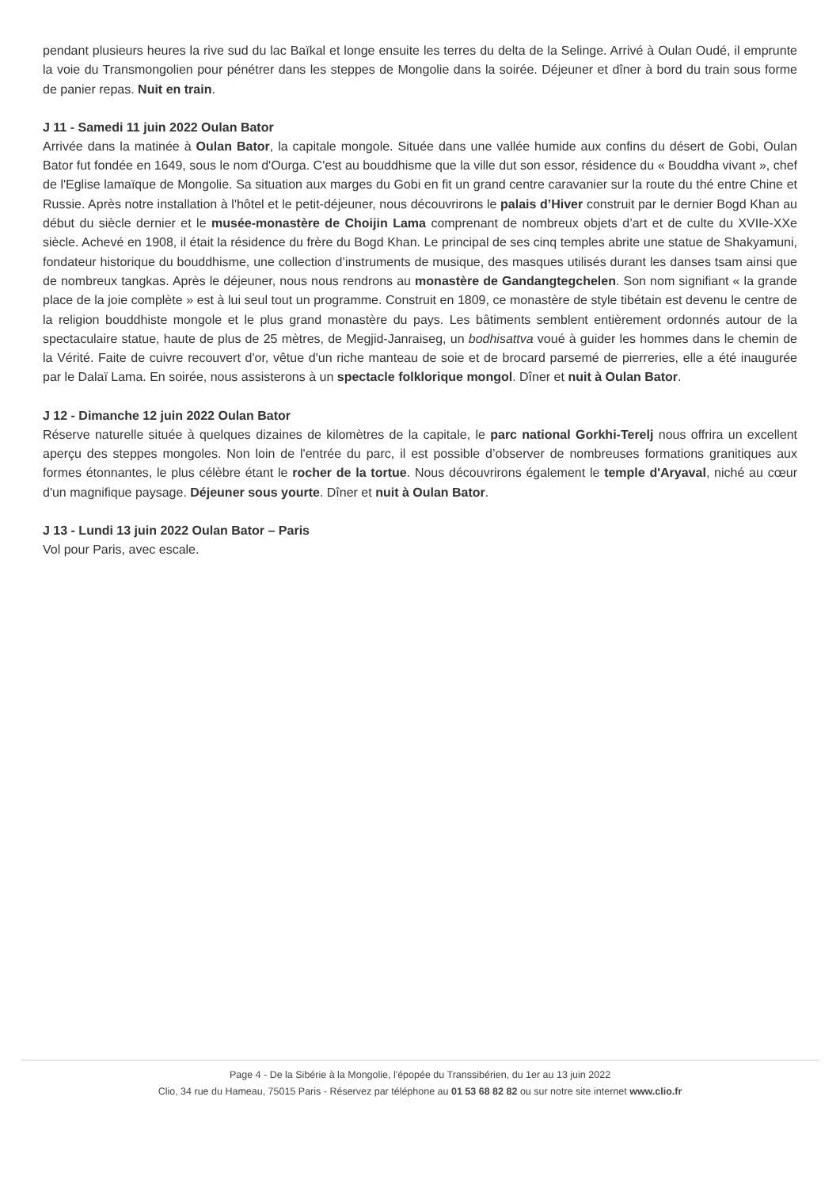pendant plusieurs heures la rive sud du lac Baïkal et longe ensuite les terres du delta de la Selinge. Arrivé à Oulan Oudé, il emprunte la voie du Transmongolien pour pénétrer dans les steppes de Mongolie dans la soirée. Déjeuner et dîner à bord du train sous forme de panier repas. Nuit en train.
J 11 - Samedi 11 juin 2022 Oulan Bator
Arrivée dans la matinée à Oulan Bator, la capitale mongole. Située dans une vallée humide aux confins du désert de Gobi, Oulan Bator fut fondée en 1649, sous le nom d'Ourga. C'est au bouddhisme que la ville dut son essor, résidence du « Bouddha vivant », chef de l'Eglise lamaïque de Mongolie. Sa situation aux marges du Gobi en fit un grand centre caravanier sur la route du thé entre Chine et Russie. Après notre installation à l'hôtel et le petit-déjeuner, nous découvrirons le palais d’Hiver construit par le dernier Bogd Khan au début du siècle dernier et le musée-monastère de Choijin Lama comprenant de nombreux objets d’art et de culte du XVIIe-XXe siècle. Achevé en 1908, il était la résidence du frère du Bogd Khan. Le principal de ses cinq temples abrite une statue de Shakyamuni, fondateur historique du bouddhisme, une collection d’instruments de musique, des masques utilisés durant les danses tsam ainsi que de nombreux tangkas. Après le déjeuner, nous nous rendrons au monastère de Gandangtegchelen. Son nom signifiant « la grande place de la joie complète » est à lui seul tout un programme. Construit en 1809, ce monastère de style tibétain est devenu le centre de la religion bouddhiste mongole et le plus grand monastère du pays. Les bâtiments semblent entièrement ordonnés autour de la spectaculaire statue, haute de plus de 25 mètres, de Megjid-Janraiseg, un bodhisattva voué à guider les hommes dans le chemin de la Vérité. Faite de cuivre recouvert d'or, vêtue d'un riche manteau de soie et de brocard parsemé de pierreries, elle a été inaugurée par le Dalaï Lama. En soirée, nous assisterons à un spectacle folklorique mongol. Dîner et nuit à Oulan Bator.
J 12 - Dimanche 12 juin 2022 Oulan Bator
Réserve naturelle située à quelques dizaines de kilomètres de la capitale, le parc national Gorkhi-Terelj nous offrira un excellent aperçu des steppes mongoles. Non loin de l'entrée du parc, il est possible d’observer de nombreuses formations granitiques aux formes étonnantes, le plus célèbre étant le rocher de la tortue. Nous découvrirons également le temple d'Aryaval, niché au cœur d'un magnifique paysage. Déjeuner sous yourte. Dîner et nuit à Oulan Bator.
J 13 - Lundi 13 juin 2022 Oulan Bator – Paris
Vol pour Paris, avec escale.
Page 4 - De la Sibérie à la Mongolie, l'épopée du Transsibérien, du 1er au 13 juin 2022
Clio, 34 rue du Hameau, 75015 Paris - Réservez par téléphone au 01 53 68 82 82 ou sur notre site internet www.clio.fr